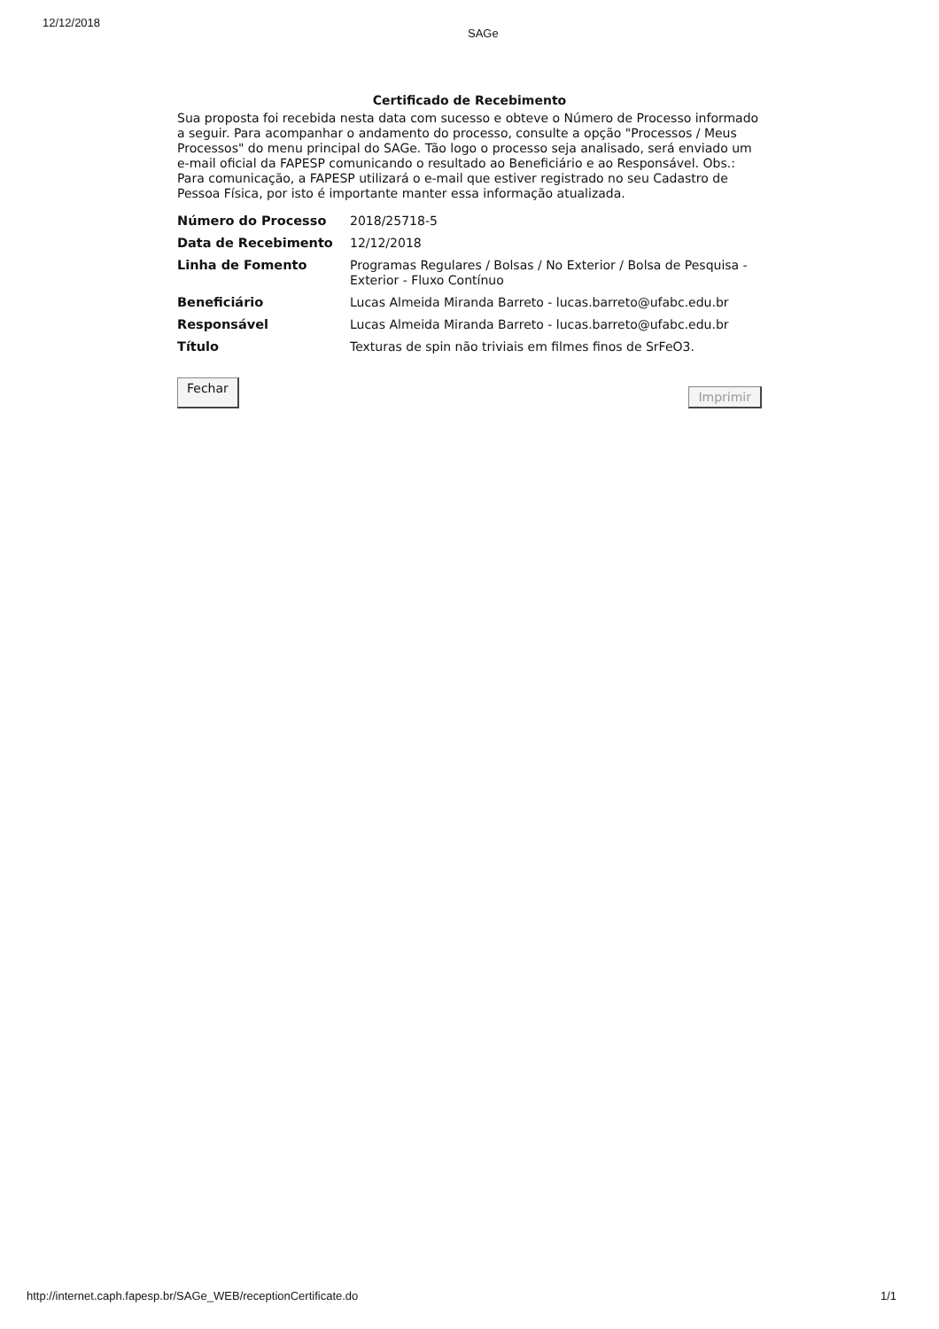12/12/2018
SAGe
Certificado de Recebimento
Sua proposta foi recebida nesta data com sucesso e obteve o Número de Processo informado a seguir. Para acompanhar o andamento do processo, consulte a opção "Processos / Meus Processos" do menu principal do SAGe. Tão logo o processo seja analisado, será enviado um e-mail oficial da FAPESP comunicando o resultado ao Beneficiário e ao Responsável. Obs.: Para comunicação, a FAPESP utilizará o e-mail que estiver registrado no seu Cadastro de Pessoa Física, por isto é importante manter essa informação atualizada.
| Número do Processo | 2018/25718-5 |
| Data de Recebimento | 12/12/2018 |
| Linha de Fomento | Programas Regulares / Bolsas / No Exterior / Bolsa de Pesquisa - Exterior - Fluxo Contínuo |
| Beneficiário | Lucas Almeida Miranda Barreto - lucas.barreto@ufabc.edu.br |
| Responsável | Lucas Almeida Miranda Barreto - lucas.barreto@ufabc.edu.br |
| Título | Texturas de spin não triviais em filmes finos de SrFeO3. |
Fechar Imprimir
http://internet.caph.fapesp.br/SAGe_WEB/receptionCertificate.do 1/1